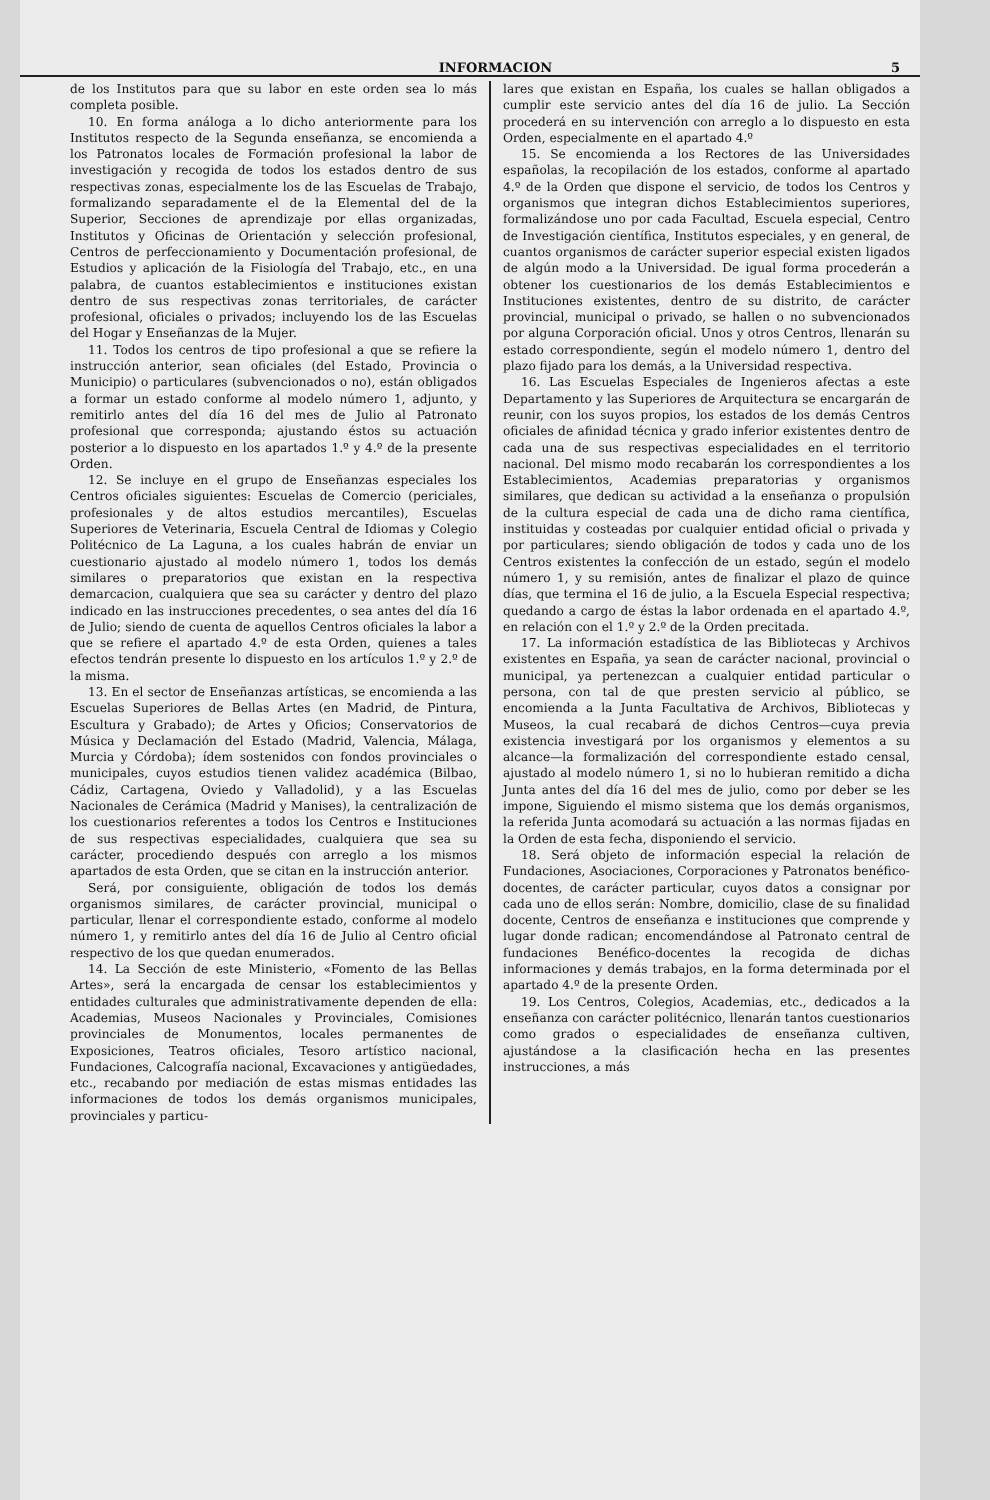INFORMACION 5
de los Institutos para que su labor en este orden sea lo más completa posible.
10. En forma análoga a lo dicho anteriormente para los Institutos respecto de la Segunda enseñanza, se encomienda a los Patronatos locales de Formación profesional la labor de investigación y recogida de todos los estados dentro de sus respectivas zonas, especialmente los de las Escuelas de Trabajo, formalizando separadamente el de la Elemental del de la Superior, Secciones de aprendizaje por ellas organizadas, Institutos y Oficinas de Orientación y selección profesional, Centros de perfeccionamiento y Documentación profesional, de Estudios y aplicación de la Fisiología del Trabajo, etc., en una palabra, de cuantos establecimientos e instituciones existan dentro de sus respectivas zonas territoriales, de carácter profesional, oficiales o privados; incluyendo los de las Escuelas del Hogar y Enseñanzas de la Mujer.
11. Todos los centros de tipo profesional a que se refiere la instrucción anterior, sean oficiales (del Estado, Provincia o Municipio) o particulares (subvencionados o no), están obligados a formar un estado conforme al modelo número 1, adjunto, y remitirlo antes del día 16 del mes de Julio al Patronato profesional que corresponda; ajustando éstos su actuación posterior a lo dispuesto en los apartados 1.º y 4.º de la presente Orden.
12. Se incluye en el grupo de Enseñanzas especiales los Centros oficiales siguientes: Escuelas de Comercio (periciales, profesionales y de altos estudios mercantiles), Escuelas Superiores de Veterinaria, Escuela Central de Idiomas y Colegio Politécnico de La Laguna, a los cuales habrán de enviar un cuestionario ajustado al modelo número 1, todos los demás similares o preparatorios que existan en la respectiva demarcacion, cualquiera que sea su carácter y dentro del plazo indicado en las instrucciones precedentes, o sea antes del día 16 de Julio; siendo de cuenta de aquellos Centros oficiales la labor a que se refiere el apartado 4.º de esta Orden, quienes a tales efectos tendrán presente lo dispuesto en los artículos 1.º y 2.º de la misma.
13. En el sector de Enseñanzas artísticas, se encomienda a las Escuelas Superiores de Bellas Artes (en Madrid, de Pintura, Escultura y Grabado); de Artes y Oficios; Conservatorios de Música y Declamación del Estado (Madrid, Valencia, Málaga, Murcia y Córdoba); ídem sostenidos con fondos provinciales o municipales, cuyos estudios tienen validez académica (Bilbao, Cádiz, Cartagena, Oviedo y Valladolid), y a las Escuelas Nacionales de Cerámica (Madrid y Manises), la centralización de los cuestionarios referentes a todos los Centros e Instituciones de sus respectivas especialidades, cualquiera que sea su carácter, procediendo después con arreglo a los mismos apartados de esta Orden, que se citan en la instrucción anterior.
Será, por consiguiente, obligación de todos los demás organismos similares, de carácter provincial, municipal o particular, llenar el correspondiente estado, conforme al modelo número 1, y remitirlo antes del día 16 de Julio al Centro oficial respectivo de los que quedan enumerados.
14. La Sección de este Ministerio, «Fomento de las Bellas Artes», será la encargada de censar los establecimientos y entidades culturales que administrativamente dependen de ella: Academias, Museos Nacionales y Provinciales, Comisiones provinciales de Monumentos, locales permanentes de Exposiciones, Teatros oficiales, Tesoro artístico nacional, Fundaciones, Calcografía nacional, Excavaciones y antigüedades, etc., recabando por mediación de estas mismas entidades las informaciones de todos los demás organismos municipales, provinciales y particu-
lares que existan en España, los cuales se hallan obligados a cumplir este servicio antes del día 16 de julio. La Sección procederá en su intervención con arreglo a lo dispuesto en esta Orden, especialmente en el apartado 4.º
15. Se encomienda a los Rectores de las Universidades españolas, la recopilación de los estados, conforme al apartado 4.º de la Orden que dispone el servicio, de todos los Centros y organismos que integran dichos Establecimientos superiores, formalizándose uno por cada Facultad, Escuela especial, Centro de Investigación científica, Institutos especiales, y en general, de cuantos organismos de carácter superior especial existen ligados de algún modo a la Universidad. De igual forma procederán a obtener los cuestionarios de los demás Establecimientos e Instituciones existentes, dentro de su distrito, de carácter provincial, municipal o privado, se hallen o no subvencionados por alguna Corporación oficial. Unos y otros Centros, llenarán su estado correspondiente, según el modelo número 1, dentro del plazo fijado para los demás, a la Universidad respectiva.
16. Las Escuelas Especiales de Ingenieros afectas a este Departamento y las Superiores de Arquitectura se encargarán de reunir, con los suyos propios, los estados de los demás Centros oficiales de afinidad técnica y grado inferior existentes dentro de cada una de sus respectivas especialidades en el territorio nacional. Del mismo modo recabarán los correspondientes a los Establecimientos, Academias preparatorias y organismos similares, que dedican su actividad a la enseñanza o propulsión de la cultura especial de cada una de dicho rama científica, instituidas y costeadas por cualquier entidad oficial o privada y por particulares; siendo obligación de todos y cada uno de los Centros existentes la confección de un estado, según el modelo número 1, y su remisión, antes de finalizar el plazo de quince días, que termina el 16 de julio, a la Escuela Especial respectiva; quedando a cargo de éstas la labor ordenada en el apartado 4.º, en relación con el 1.º y 2.º de la Orden precitada.
17. La información estadística de las Bibliotecas y Archivos existentes en España, ya sean de carácter nacional, provincial o municipal, ya pertenezcan a cualquier entidad particular o persona, con tal de que presten servicio al público, se encomienda a la Junta Facultativa de Archivos, Bibliotecas y Museos, la cual recabará de dichos Centros—cuya previa existencia investigará por los organismos y elementos a su alcance—la formalización del correspondiente estado censal, ajustado al modelo número 1, si no lo hubieran remitido a dicha Junta antes del día 16 del mes de julio, como por deber se les impone, Siguiendo el mismo sistema que los demás organismos, la referida Junta acomodará su actuación a las normas fijadas en la Orden de esta fecha, disponiendo el servicio.
18. Será objeto de información especial la relación de Fundaciones, Asociaciones, Corporaciones y Patronatos benéfico-docentes, de carácter particular, cuyos datos a consignar por cada uno de ellos serán: Nombre, domicilio, clase de su finalidad docente, Centros de enseñanza e instituciones que comprende y lugar donde radican; encomendándose al Patronato central de fundaciones Benéfico-docentes la recogida de dichas informaciones y demás trabajos, en la forma determinada por el apartado 4.º de la presente Orden.
19. Los Centros, Colegios, Academias, etc., dedicados a la enseñanza con carácter politécnico, llenarán tantos cuestionarios como grados o especialidades de enseñanza cultiven, ajustándose a la clasificación hecha en las presentes instrucciones, a más